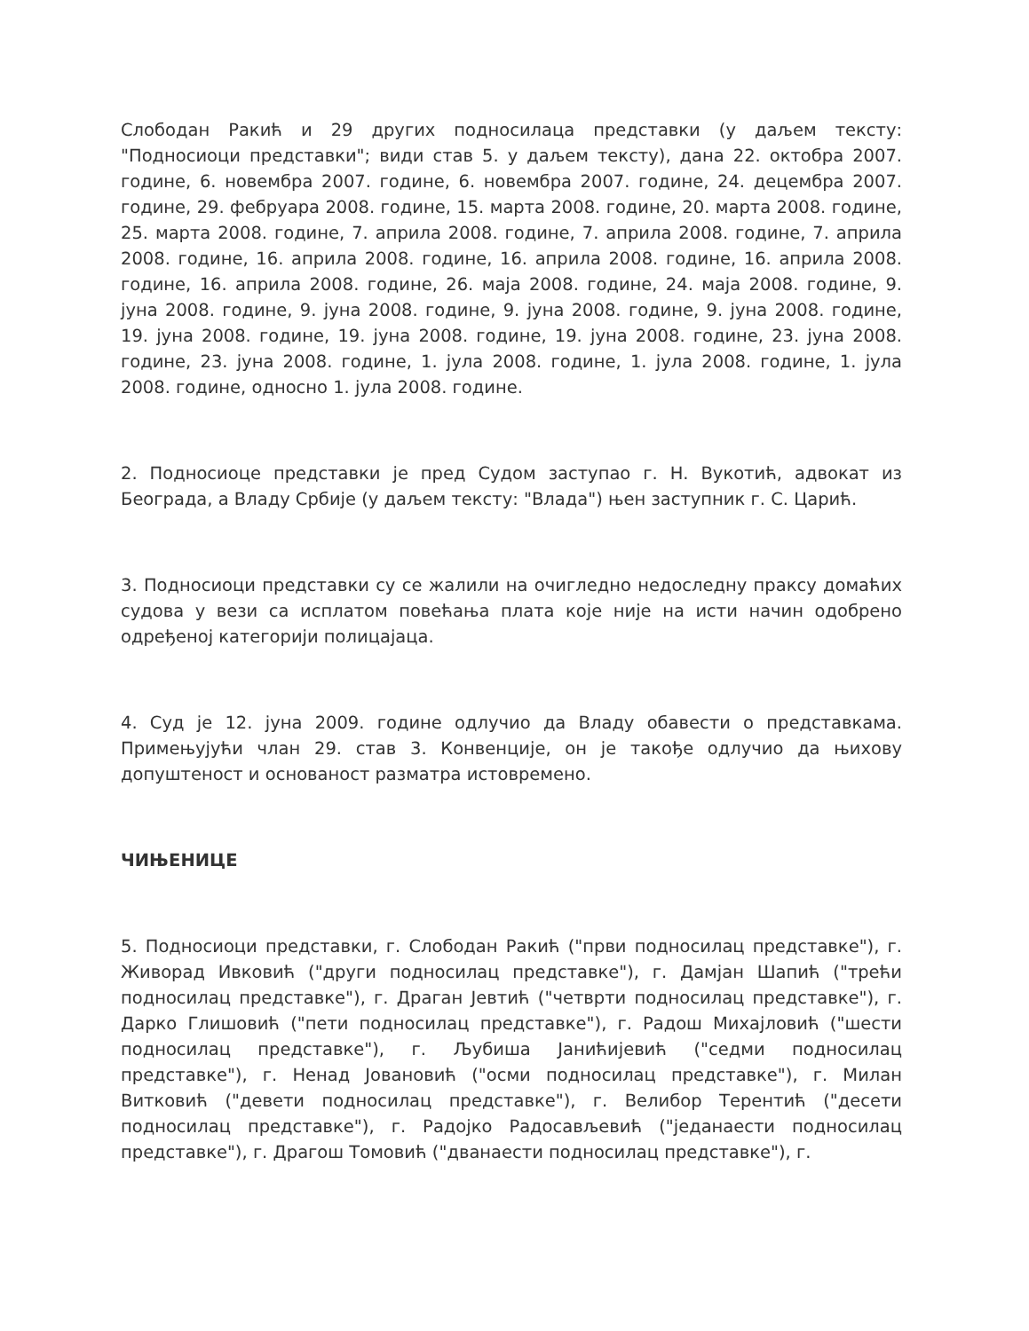Слободан Ракић и 29 других подносилаца представки (у даљем тексту: "Подносиоци представки"; види став 5. у даљем тексту), дана 22. октобра 2007. године, 6. новембра 2007. године, 6. новембра 2007. године, 24. децембра 2007. године, 29. фебруара 2008. године, 15. марта 2008. године, 20. марта 2008. године, 25. марта 2008. године, 7. априла 2008. године, 7. априла 2008. године, 7. априла 2008. године, 16. априла 2008. године, 16. априла 2008. године, 16. априла 2008. године, 16. априла 2008. године, 26. маја 2008. године, 24. маја 2008. године, 9. јуна 2008. године, 9. јуна 2008. године, 9. јуна 2008. године, 9. јуна 2008. године, 19. јуна 2008. године, 19. јуна 2008. године, 19. јуна 2008. године, 23. јуна 2008. године, 23. јуна 2008. године, 1. јула 2008. године, 1. јула 2008. године, 1. јула 2008. године, односно 1. јула 2008. године.
2. Подносиоце представки је пред Судом заступао г. Н. Вукотић, адвокат из Београда, а Владу Србије (у даљем тексту: "Влада") њен заступник г. С. Царић.
3. Подносиоци представки су се жалили на очигледно недоследну праксу домаћих судова у вези са исплатом повећања плата које није на исти начин одобрено одређеној категорији полицајаца.
4. Суд је 12. јуна 2009. године одлучио да Владу обавести о представкама. Примењујући члан 29. став 3. Конвенције, он је такође одлучио да њихову допуштеност и основаност разматра истовремено.
ЧИЊЕНИЦЕ
5. Подносиоци представки, г. Слободан Ракић ("први подносилац представке"), г. Живорад Ивковић ("други подносилац представке"), г. Дамјан Шапић ("трећи подносилац представке"), г. Драган Јевтић ("четврти подносилац представке"), г. Дарко Глишовић ("пети подносилац представке"), г. Радош Михајловић ("шести подносилац представке"), г. Љубиша Јанићијевић ("седми подносилац представке"), г. Ненад Јовановић ("осми подносилац представке"), г. Милан Витковић ("девети подносилац представке"), г. Велибор Терентић ("десети подносилац представке"), г. Радојко Радосављевић ("једанаести подносилац представке"), г. Драгош Томовић ("дванаести подносилац представке"), г.